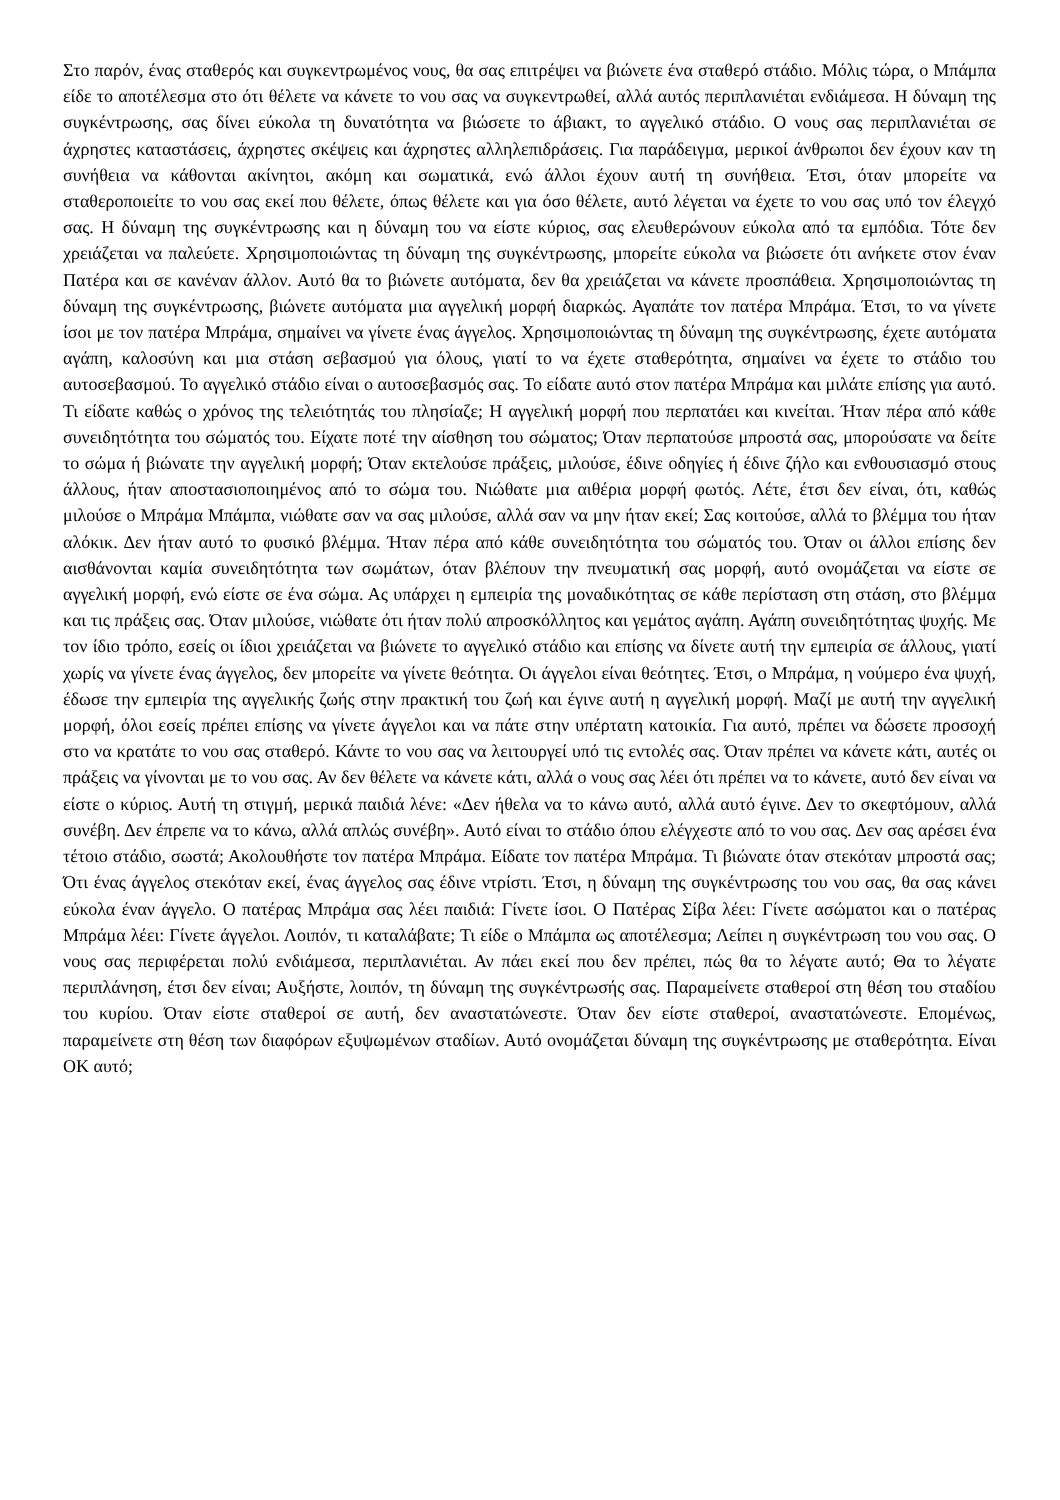Στο παρόν, ένας σταθερός και συγκεντρωμένος νους, θα σας επιτρέψει να βιώνετε ένα σταθερό στάδιο. Μόλις τώρα, ο Μπάμπα είδε το αποτέλεσμα στο ότι θέλετε να κάνετε το νου σας να συγκεντρωθεί, αλλά αυτός περιπλανιέται ενδιάμεσα. Η δύναμη της συγκέντρωσης, σας δίνει εύκολα τη δυνατότητα να βιώσετε το άβιακτ, το αγγελικό στάδιο. Ο νους σας περιπλανιέται σε άχρηστες καταστάσεις, άχρηστες σκέψεις και άχρηστες αλληλεπιδράσεις. Για παράδειγμα, μερικοί άνθρωποι δεν έχουν καν τη συνήθεια να κάθονται ακίνητοι, ακόμη και σωματικά, ενώ άλλοι έχουν αυτή τη συνήθεια. Έτσι, όταν μπορείτε να σταθεροποιείτε το νου σας εκεί που θέλετε, όπως θέλετε και για όσο θέλετε, αυτό λέγεται να έχετε το νου σας υπό τον έλεγχό σας. Η δύναμη της συγκέντρωσης και η δύναμη του να είστε κύριος, σας ελευθερώνουν εύκολα από τα εμπόδια. Τότε δεν χρειάζεται να παλεύετε. Χρησιμοποιώντας τη δύναμη της συγκέντρωσης, μπορείτε εύκολα να βιώσετε ότι ανήκετε στον έναν Πατέρα και σε κανέναν άλλον. Αυτό θα το βιώνετε αυτόματα, δεν θα χρειάζεται να κάνετε προσπάθεια. Χρησιμοποιώντας τη δύναμη της συγκέντρωσης, βιώνετε αυτόματα μια αγγελική μορφή διαρκώς. Αγαπάτε τον πατέρα Μπράμα. Έτσι, το να γίνετε ίσοι με τον πατέρα Μπράμα, σημαίνει να γίνετε ένας άγγελος. Χρησιμοποιώντας τη δύναμη της συγκέντρωσης, έχετε αυτόματα αγάπη, καλοσύνη και μια στάση σεβασμού για όλους, γιατί το να έχετε σταθερότητα, σημαίνει να έχετε το στάδιο του αυτοσεβασμού. Το αγγελικό στάδιο είναι ο αυτοσεβασμός σας. Το είδατε αυτό στον πατέρα Μπράμα και μιλάτε επίσης για αυτό. Τι είδατε καθώς ο χρόνος της τελειότητάς του πλησίαζε; Η αγγελική μορφή που περπατάει και κινείται. Ήταν πέρα από κάθε συνειδητότητα του σώματός του. Είχατε ποτέ την αίσθηση του σώματος; Όταν περπατούσε μπροστά σας, μπορούσατε να δείτε το σώμα ή βιώνατε την αγγελική μορφή; Όταν εκτελούσε πράξεις, μιλούσε, έδινε οδηγίες ή έδινε ζήλο και ενθουσιασμό στους άλλους, ήταν αποστασιοποιημένος από το σώμα του. Νιώθατε μια αιθέρια μορφή φωτός. Λέτε, έτσι δεν είναι, ότι, καθώς μιλούσε ο Μπράμα Μπάμπα, νιώθατε σαν να σας μιλούσε, αλλά σαν να μην ήταν εκεί; Σας κοιτούσε, αλλά το βλέμμα του ήταν αλόκικ. Δεν ήταν αυτό το φυσικό βλέμμα. Ήταν πέρα από κάθε συνειδητότητα του σώματός του. Όταν οι άλλοι επίσης δεν αισθάνονται καμία συνειδητότητα των σωμάτων, όταν βλέπουν την πνευματική σας μορφή, αυτό ονομάζεται να είστε σε αγγελική μορφή, ενώ είστε σε ένα σώμα. Ας υπάρχει η εμπειρία της μοναδικότητας σε κάθε περίσταση στη στάση, στο βλέμμα και τις πράξεις σας. Όταν μιλούσε, νιώθατε ότι ήταν πολύ απροσκόλλητος και γεμάτος αγάπη. Αγάπη συνειδητότητας ψυχής. Με τον ίδιο τρόπο, εσείς οι ίδιοι χρειάζεται να βιώνετε το αγγελικό στάδιο και επίσης να δίνετε αυτή την εμπειρία σε άλλους, γιατί χωρίς να γίνετε ένας άγγελος, δεν μπορείτε να γίνετε θεότητα. Οι άγγελοι είναι θεότητες. Έτσι, ο Μπράμα, η νούμερο ένα ψυχή, έδωσε την εμπειρία της αγγελικής ζωής στην πρακτική του ζωή και έγινε αυτή η αγγελική μορφή. Μαζί με αυτή την αγγελική μορφή, όλοι εσείς πρέπει επίσης να γίνετε άγγελοι και να πάτε στην υπέρτατη κατοικία. Για αυτό, πρέπει να δώσετε προσοχή στο να κρατάτε το νου σας σταθερό. Κάντε το νου σας να λειτουργεί υπό τις εντολές σας. Όταν πρέπει να κάνετε κάτι, αυτές οι πράξεις να γίνονται με το νου σας. Αν δεν θέλετε να κάνετε κάτι, αλλά ο νους σας λέει ότι πρέπει να το κάνετε, αυτό δεν είναι να είστε ο κύριος. Αυτή τη στιγμή, μερικά παιδιά λένε: «Δεν ήθελα να το κάνω αυτό, αλλά αυτό έγινε. Δεν το σκεφτόμουν, αλλά συνέβη. Δεν έπρεπε να το κάνω, αλλά απλώς συνέβη». Αυτό είναι το στάδιο όπου ελέγχεστε από το νου σας. Δεν σας αρέσει ένα τέτοιο στάδιο, σωστά; Ακολουθήστε τον πατέρα Μπράμα. Είδατε τον πατέρα Μπράμα. Τι βιώνατε όταν στεκόταν μπροστά σας; Ότι ένας άγγελος στεκόταν εκεί, ένας άγγελος σας έδινε ντρίστι. Έτσι, η δύναμη της συγκέντρωσης του νου σας, θα σας κάνει εύκολα έναν άγγελο. Ο πατέρας Μπράμα σας λέει παιδιά: Γίνετε ίσοι. Ο Πατέρας Σίβα λέει: Γίνετε ασώματοι και ο πατέρας Μπράμα λέει: Γίνετε άγγελοι. Λοιπόν, τι καταλάβατε; Τι είδε ο Μπάμπα ως αποτέλεσμα; Λείπει η συγκέντρωση του νου σας. Ο νους σας περιφέρεται πολύ ενδιάμεσα, περιπλανιέται. Αν πάει εκεί που δεν πρέπει, πώς θα το λέγατε αυτό; Θα το λέγατε περιπλάνηση, έτσι δεν είναι; Αυξήστε, λοιπόν, τη δύναμη της συγκέντρωσής σας. Παραμείνετε σταθεροί στη θέση του σταδίου του κυρίου. Όταν είστε σταθεροί σε αυτή, δεν αναστατώνεστε. Όταν δεν είστε σταθεροί, αναστατώνεστε. Επομένως, παραμείνετε στη θέση των διαφόρων εξυψωμένων σταδίων. Αυτό ονομάζεται δύναμη της συγκέντρωσης με σταθερότητα. Είναι ΟΚ αυτό;